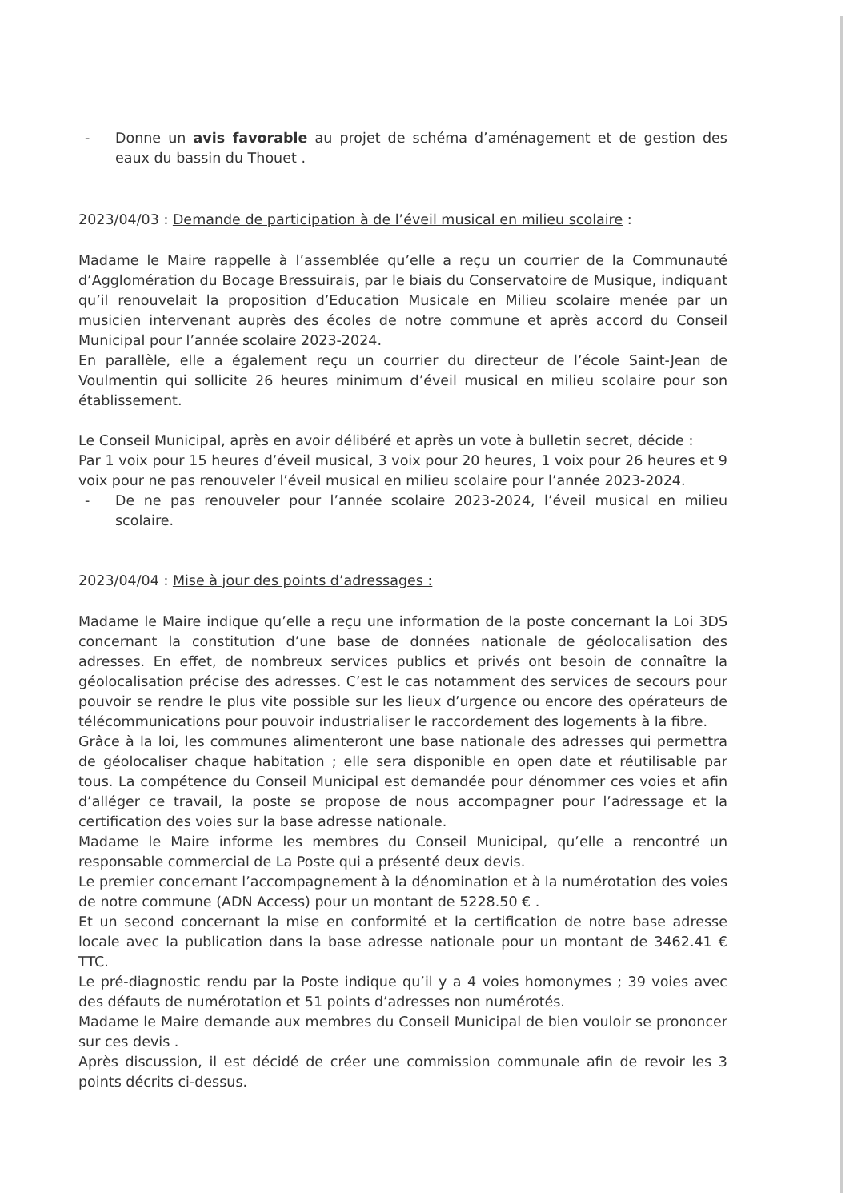- Donne un avis favorable au projet de schéma d’aménagement et de gestion des eaux du bassin du Thouet .
2023/04/03 : Demande de participation à de l’éveil musical en milieu scolaire :
Madame le Maire rappelle à l’assemblée qu’elle a reçu un courrier de la Communauté d’Agglomération du Bocage Bressuirais, par le biais du Conservatoire de Musique, indiquant qu’il renouvelait la proposition d’Education Musicale en Milieu scolaire menée par un musicien intervenant auprès des écoles de notre commune et après accord du Conseil Municipal pour l’année scolaire 2023-2024.
En parallèle, elle a également reçu un courrier du directeur de l’école Saint-Jean de Voulmentin qui sollicite 26 heures minimum d’éveil musical en milieu scolaire pour son établissement.
Le Conseil Municipal, après en avoir délibéré et après un vote à bulletin secret, décide :
Par 1 voix pour 15 heures d’éveil musical, 3 voix pour 20 heures, 1 voix pour 26 heures et 9 voix pour ne pas renouveler l’éveil musical en milieu scolaire pour l’année 2023-2024.
- De ne pas renouveler pour l’année scolaire 2023-2024, l’éveil musical en milieu scolaire.
2023/04/04 : Mise à jour des points d’adressages :
Madame le Maire indique qu’elle a reçu une information de la poste concernant la Loi 3DS concernant la constitution d’une base de données nationale de géolocalisation des adresses. En effet, de nombreux services publics et privés ont besoin de connaître la géolocalisation précise des adresses. C’est le cas notamment des services de secours pour pouvoir se rendre le plus vite possible sur les lieux d’urgence ou encore des opérateurs de télécommunications pour pouvoir industrialiser le raccordement des logements à la fibre.
Grâce à la loi, les communes alimenteront une base nationale des adresses qui permettra de géolocaliser chaque habitation ; elle sera disponible en open date et réutilisable par tous. La compétence du Conseil Municipal est demandée pour dénommer ces voies et afin d’alléger ce travail, la poste se propose de nous accompagner pour l’adressage et la certification des voies sur la base adresse nationale.
Madame le Maire informe les membres du Conseil Municipal, qu’elle a rencontré un responsable commercial de La Poste qui a présenté deux devis.
Le premier concernant l’accompagnement à la dénomination et à la numérotation des voies de notre commune (ADN Access) pour un montant de 5228.50 € .
Et un second concernant la mise en conformité et la certification de notre base adresse locale avec la publication dans la base adresse nationale pour un montant de 3462.41 € TTC.
Le pré-diagnostic rendu par la Poste indique qu’il y a 4 voies homonymes ; 39 voies avec des défauts de numérotation et 51 points d’adresses non numérotés.
Madame le Maire demande aux membres du Conseil Municipal de bien vouloir se prononcer sur ces devis .
Après discussion, il est décidé de créer une commission communale afin de revoir les 3 points décrits ci-dessus.